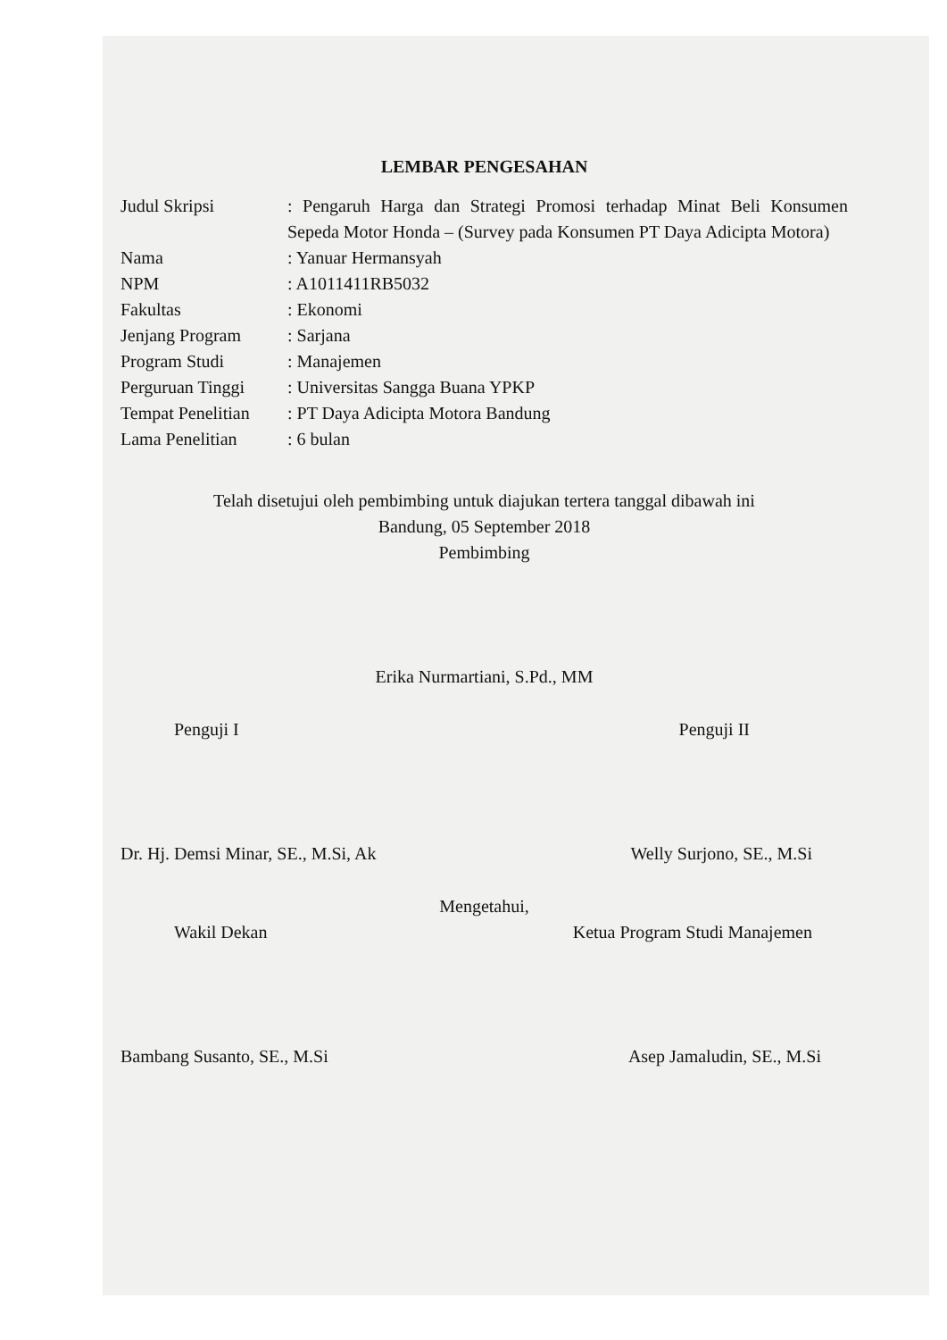LEMBAR PENGESAHAN
Judul Skripsi : Pengaruh Harga dan Strategi Promosi terhadap Minat Beli Konsumen Sepeda Motor Honda – (Survey pada Konsumen PT Daya Adicipta Motora)
Nama : Yanuar Hermansyah
NPM : A1011411RB5032
Fakultas : Ekonomi
Jenjang Program : Sarjana
Program Studi : Manajemen
Perguruan Tinggi
: Universitas Sangga Buana YPKP
Tempat Penelitian
: PT Daya Adicipta Motora Bandung
Lama Penelitian : 6 bulan
Telah disetujui oleh pembimbing untuk diajukan tertera tanggal dibawah ini
Bandung, 05 September 2018
Pembimbing
Erika Nurmartiani, S.Pd., MM
Penguji I Penguji II
Dr. Hj. Demsi Minar, SE., M.Si, Ak
Welly Surjono, SE., M.Si
Mengetahui,
Wakil Dekan Ketua Program Studi Manajemen
Bambang Susanto, SE., M.Si Asep Jamaludin, SE., M.Si